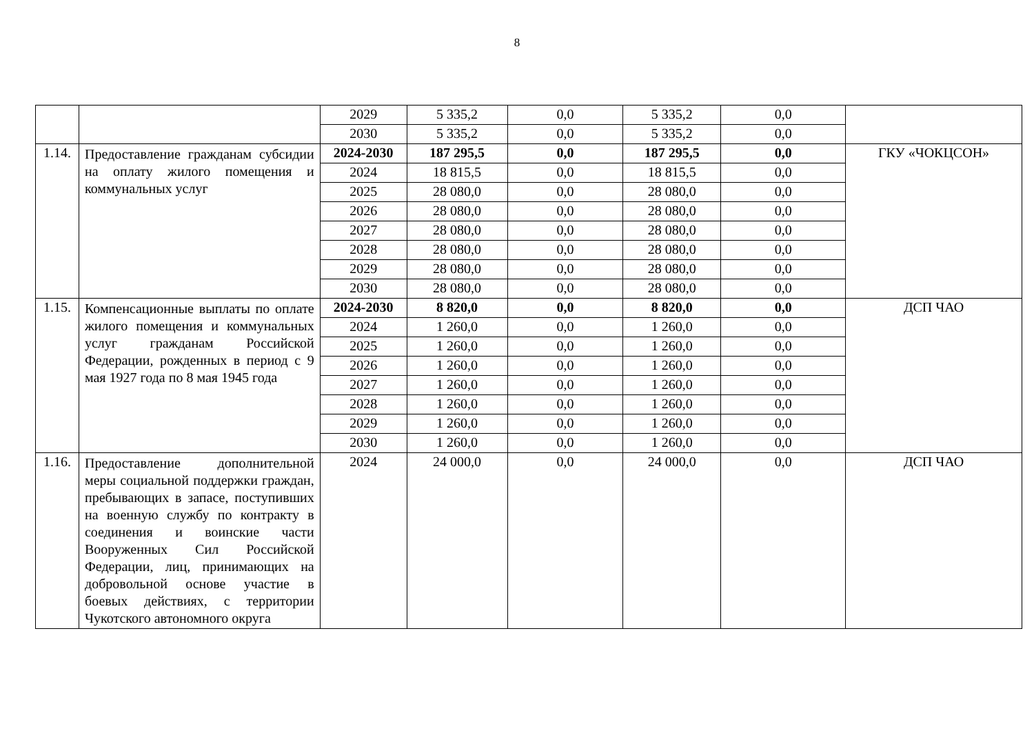8
| | | 2029 | 5 335,2 | 0,0 | 5 335,2 | 0,0 | |
| | | 2030 | 5 335,2 | 0,0 | 5 335,2 | 0,0 | |
| 1.14. | Предоставление гражданам субсидии на оплату жилого помещения и коммунальных услуг | 2024-2030 | 187 295,5 | 0,0 | 187 295,5 | 0,0 | ГКУ «ЧОКЦСОН» |
| | | 2024 | 18 815,5 | 0,0 | 18 815,5 | 0,0 | |
| | | 2025 | 28 080,0 | 0,0 | 28 080,0 | 0,0 | |
| | | 2026 | 28 080,0 | 0,0 | 28 080,0 | 0,0 | |
| | | 2027 | 28 080,0 | 0,0 | 28 080,0 | 0,0 | |
| | | 2028 | 28 080,0 | 0,0 | 28 080,0 | 0,0 | |
| | | 2029 | 28 080,0 | 0,0 | 28 080,0 | 0,0 | |
| | | 2030 | 28 080,0 | 0,0 | 28 080,0 | 0,0 | |
| 1.15. | Компенсационные выплаты по оплате жилого помещения и коммунальных услуг гражданам Российской Федерации, рожденных в период с 9 мая 1927 года по 8 мая 1945 года | 2024-2030 | 8 820,0 | 0,0 | 8 820,0 | 0,0 | ДСП ЧАО |
| | | 2024 | 1 260,0 | 0,0 | 1 260,0 | 0,0 | |
| | | 2025 | 1 260,0 | 0,0 | 1 260,0 | 0,0 | |
| | | 2026 | 1 260,0 | 0,0 | 1 260,0 | 0,0 | |
| | | 2027 | 1 260,0 | 0,0 | 1 260,0 | 0,0 | |
| | | 2028 | 1 260,0 | 0,0 | 1 260,0 | 0,0 | |
| | | 2029 | 1 260,0 | 0,0 | 1 260,0 | 0,0 | |
| | | 2030 | 1 260,0 | 0,0 | 1 260,0 | 0,0 | |
| 1.16. | Предоставление дополнительной меры социальной поддержки граждан, пребывающих в запасе, поступивших на военную службу по контракту в соединения и воинские части Вооруженных Сил Российской Федерации, лиц, принимающих на добровольной основе участие в боевых действиях, с территории Чукотского автономного округа | 2024 | 24 000,0 | 0,0 | 24 000,0 | 0,0 | ДСП ЧАО |